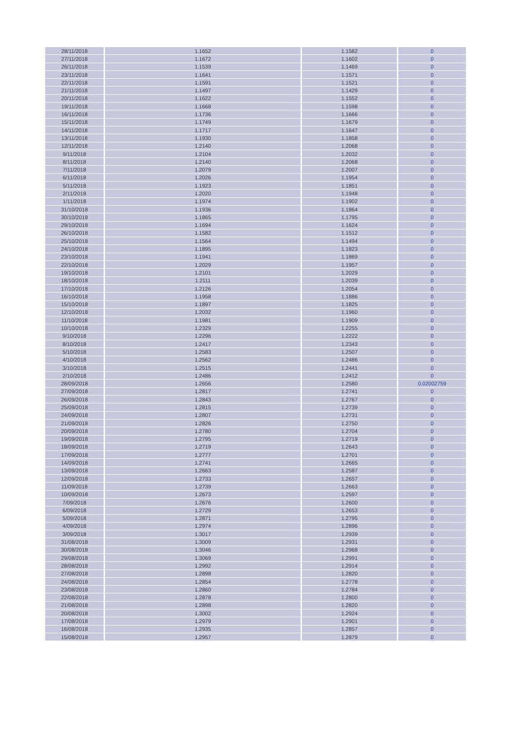| 28/11/2018 | 1.1652 | 1.1582 | 0 |
| 27/11/2018 | 1.1672 | 1.1602 | 0 |
| 26/11/2018 | 1.1539 | 1.1469 | 0 |
| 23/11/2018 | 1.1641 | 1.1571 | 0 |
| 22/11/2018 | 1.1591 | 1.1521 | 0 |
| 21/11/2018 | 1.1497 | 1.1429 | 0 |
| 20/11/2018 | 1.1622 | 1.1552 | 0 |
| 19/11/2018 | 1.1668 | 1.1598 | 0 |
| 16/11/2018 | 1.1736 | 1.1666 | 0 |
| 15/11/2018 | 1.1749 | 1.1679 | 0 |
| 14/11/2018 | 1.1717 | 1.1647 | 0 |
| 13/11/2018 | 1.1930 | 1.1858 | 0 |
| 12/11/2018 | 1.2140 | 1.2068 | 0 |
| 9/11/2018 | 1.2104 | 1.2032 | 0 |
| 8/11/2018 | 1.2140 | 1.2068 | 0 |
| 7/11/2018 | 1.2079 | 1.2007 | 0 |
| 6/11/2018 | 1.2026 | 1.1954 | 0 |
| 5/11/2018 | 1.1923 | 1.1851 | 0 |
| 2/11/2018 | 1.2020 | 1.1948 | 0 |
| 1/11/2018 | 1.1974 | 1.1902 | 0 |
| 31/10/2018 | 1.1936 | 1.1864 | 0 |
| 30/10/2018 | 1.1865 | 1.1795 | 0 |
| 29/10/2018 | 1.1694 | 1.1624 | 0 |
| 26/10/2018 | 1.1582 | 1.1512 | 0 |
| 25/10/2018 | 1.1564 | 1.1494 | 0 |
| 24/10/2018 | 1.1895 | 1.1823 | 0 |
| 23/10/2018 | 1.1941 | 1.1869 | 0 |
| 22/10/2018 | 1.2029 | 1.1957 | 0 |
| 19/10/2018 | 1.2101 | 1.2029 | 0 |
| 18/10/2018 | 1.2111 | 1.2039 | 0 |
| 17/10/2018 | 1.2126 | 1.2054 | 0 |
| 16/10/2018 | 1.1958 | 1.1886 | 0 |
| 15/10/2018 | 1.1897 | 1.1825 | 0 |
| 12/10/2018 | 1.2032 | 1.1960 | 0 |
| 11/10/2018 | 1.1981 | 1.1909 | 0 |
| 10/10/2018 | 1.2329 | 1.2255 | 0 |
| 9/10/2018 | 1.2296 | 1.2222 | 0 |
| 8/10/2018 | 1.2417 | 1.2343 | 0 |
| 5/10/2018 | 1.2583 | 1.2507 | 0 |
| 4/10/2018 | 1.2562 | 1.2486 | 0 |
| 3/10/2018 | 1.2515 | 1.2441 | 0 |
| 2/10/2018 | 1.2486 | 1.2412 | 0 |
| 28/09/2018 | 1.2656 | 1.2580 | 0.02002759 |
| 27/09/2018 | 1.2817 | 1.2741 | 0 |
| 26/09/2018 | 1.2843 | 1.2767 | 0 |
| 25/09/2018 | 1.2815 | 1.2739 | 0 |
| 24/09/2018 | 1.2807 | 1.2731 | 0 |
| 21/09/2018 | 1.2826 | 1.2750 | 0 |
| 20/09/2018 | 1.2780 | 1.2704 | 0 |
| 19/09/2018 | 1.2795 | 1.2719 | 0 |
| 18/09/2018 | 1.2719 | 1.2643 | 0 |
| 17/09/2018 | 1.2777 | 1.2701 | 0 |
| 14/09/2018 | 1.2741 | 1.2665 | 0 |
| 13/09/2018 | 1.2663 | 1.2587 | 0 |
| 12/09/2018 | 1.2733 | 1.2657 | 0 |
| 11/09/2018 | 1.2739 | 1.2663 | 0 |
| 10/09/2018 | 1.2673 | 1.2597 | 0 |
| 7/09/2018 | 1.2676 | 1.2600 | 0 |
| 6/09/2018 | 1.2729 | 1.2653 | 0 |
| 5/09/2018 | 1.2871 | 1.2795 | 0 |
| 4/09/2018 | 1.2974 | 1.2896 | 0 |
| 3/09/2018 | 1.3017 | 1.2939 | 0 |
| 31/08/2018 | 1.3009 | 1.2931 | 0 |
| 30/08/2018 | 1.3046 | 1.2968 | 0 |
| 29/08/2018 | 1.3069 | 1.2991 | 0 |
| 28/08/2018 | 1.2992 | 1.2914 | 0 |
| 27/08/2018 | 1.2898 | 1.2820 | 0 |
| 24/08/2018 | 1.2854 | 1.2778 | 0 |
| 23/08/2018 | 1.2860 | 1.2784 | 0 |
| 22/08/2018 | 1.2878 | 1.2800 | 0 |
| 21/08/2018 | 1.2898 | 1.2820 | 0 |
| 20/08/2018 | 1.3002 | 1.2924 | 0 |
| 17/08/2018 | 1.2979 | 1.2901 | 0 |
| 16/08/2018 | 1.2935 | 1.2857 | 0 |
| 15/08/2018 | 1.2957 | 1.2879 | 0 |